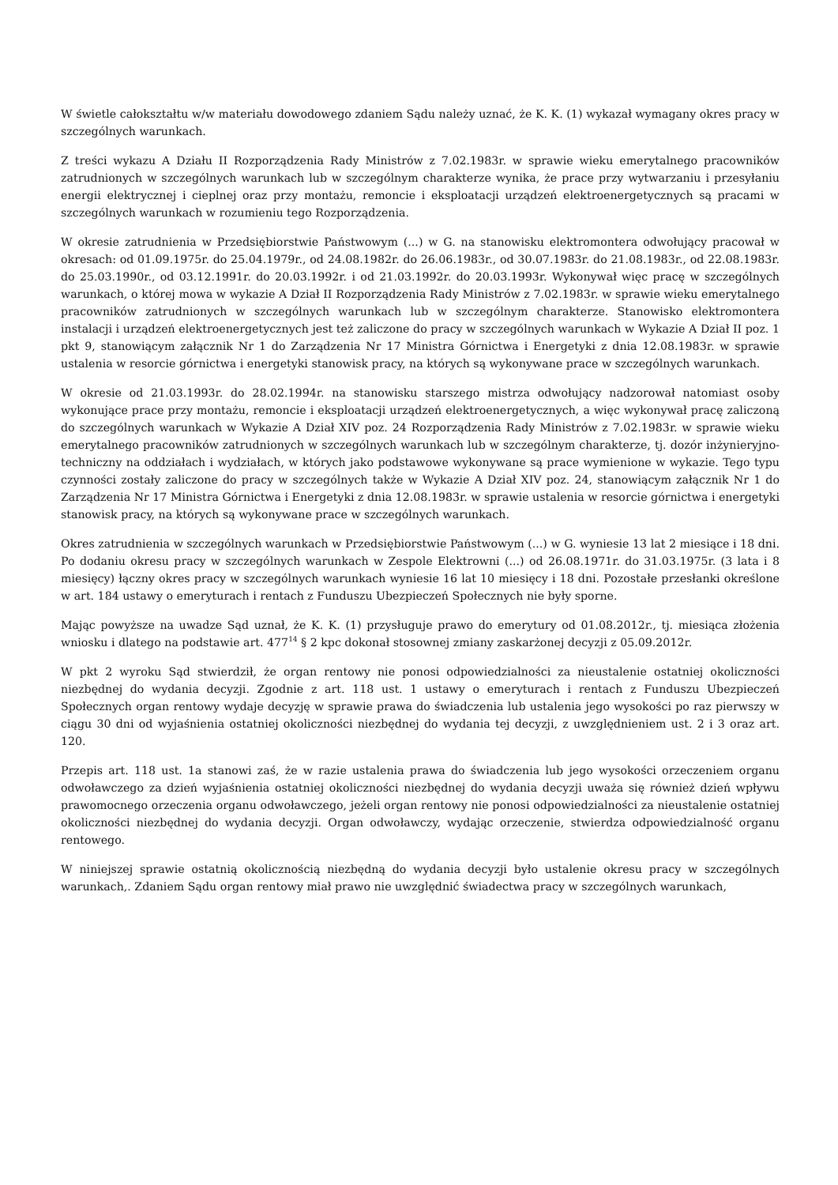W świetle całokształtu w/w materiału dowodowego zdaniem Sądu należy uznać, że K. K. (1) wykazał wymagany okres pracy w szczególnych warunkach.
Z treści wykazu A Działu II Rozporządzenia Rady Ministrów z 7.02.1983r. w sprawie wieku emerytalnego pracowników zatrudnionych w szczególnych warunkach lub w szczególnym charakterze wynika, że prace przy wytwarzaniu i przesyłaniu energii elektrycznej i cieplnej oraz przy montażu, remoncie i eksploatacji urządzeń elektroenergetycznych są pracami w szczególnych warunkach w rozumieniu tego Rozporządzenia.
W okresie zatrudnienia w Przedsiębiorstwie Państwowym (...) w G. na stanowisku elektromontera odwołujący pracował w okresach: od 01.09.1975r. do 25.04.1979r., od 24.08.1982r. do 26.06.1983r., od 30.07.1983r. do 21.08.1983r., od 22.08.1983r. do 25.03.1990r., od 03.12.1991r. do 20.03.1992r. i od 21.03.1992r. do 20.03.1993r. Wykonywał więc pracę w szczególnych warunkach, o której mowa w wykazie A Dział II Rozporządzenia Rady Ministrów z 7.02.1983r. w sprawie wieku emerytalnego pracowników zatrudnionych w szczególnych warunkach lub w szczególnym charakterze. Stanowisko elektromontera instalacji i urządzeń elektroenergetycznych jest też zaliczone do pracy w szczególnych warunkach w Wykazie A Dział II poz. 1 pkt 9, stanowiącym załącznik Nr 1 do Zarządzenia Nr 17 Ministra Górnictwa i Energetyki z dnia 12.08.1983r. w sprawie ustalenia w resorcie górnictwa i energetyki stanowisk pracy, na których są wykonywane prace w szczególnych warunkach.
W okresie od 21.03.1993r. do 28.02.1994r. na stanowisku starszego mistrza odwołujący nadzorował natomiast osoby wykonujące prace przy montażu, remoncie i eksploatacji urządzeń elektroenergetycznych, a więc wykonywał pracę zaliczoną do szczególnych warunkach w Wykazie A Dział XIV poz. 24 Rozporządzenia Rady Ministrów z 7.02.1983r. w sprawie wieku emerytalnego pracowników zatrudnionych w szczególnych warunkach lub w szczególnym charakterze, tj. dozór inżynieryjno-techniczny na oddziałach i wydziałach, w których jako podstawowe wykonywane są prace wymienione w wykazie. Tego typu czynności zostały zaliczone do pracy w szczególnych także w Wykazie A Dział XIV poz. 24, stanowiącym załącznik Nr 1 do Zarządzenia Nr 17 Ministra Górnictwa i Energetyki z dnia 12.08.1983r. w sprawie ustalenia w resorcie górnictwa i energetyki stanowisk pracy, na których są wykonywane prace w szczególnych warunkach.
Okres zatrudnienia w szczególnych warunkach w Przedsiębiorstwie Państwowym (...) w G. wyniesie 13 lat 2 miesiące i 18 dni. Po dodaniu okresu pracy w szczególnych warunkach w Zespole Elektrowni (...) od 26.08.1971r. do 31.03.1975r. (3 lata i 8 miesięcy) łączny okres pracy w szczególnych warunkach wyniesie 16 lat 10 miesięcy i 18 dni. Pozostałe przesłanki określone w art. 184 ustawy o emeryturach i rentach z Funduszu Ubezpieczeń Społecznych nie były sporne.
Mając powyższe na uwadze Sąd uznał, że K. K. (1) przysługuje prawo do emerytury od 01.08.2012r., tj. miesiąca złożenia wniosku i dlatego na podstawie art. 477<sup>14</sup> § 2 kpc dokonał stosownej zmiany zaskarżonej decyzji z 05.09.2012r.
W pkt 2 wyroku Sąd stwierdził, że organ rentowy nie ponosi odpowiedzialności za nieustalenie ostatniej okoliczności niezbędnej do wydania decyzji. Zgodnie z art. 118 ust. 1 ustawy o emeryturach i rentach z Funduszu Ubezpieczeń Społecznych organ rentowy wydaje decyzję w sprawie prawa do świadczenia lub ustalenia jego wysokości po raz pierwszy w ciągu 30 dni od wyjaśnienia ostatniej okoliczności niezbędnej do wydania tej decyzji, z uwzględnieniem ust. 2 i 3 oraz art. 120.
Przepis art. 118 ust. 1a stanowi zaś, że w razie ustalenia prawa do świadczenia lub jego wysokości orzeczeniem organu odwoławczego za dzień wyjaśnienia ostatniej okoliczności niezbędnej do wydania decyzji uważa się również dzień wpływu prawomocnego orzeczenia organu odwoławczego, jeżeli organ rentowy nie ponosi odpowiedzialności za nieustalenie ostatniej okoliczności niezbędnej do wydania decyzji. Organ odwoławczy, wydając orzeczenie, stwierdza odpowiedzialność organu rentowego.
W niniejszej sprawie ostatnią okolicznością niezbędną do wydania decyzji było ustalenie okresu pracy w szczególnych warunkach,. Zdaniem Sądu organ rentowy miał prawo nie uwzględnić świadectwa pracy w szczególnych warunkach,